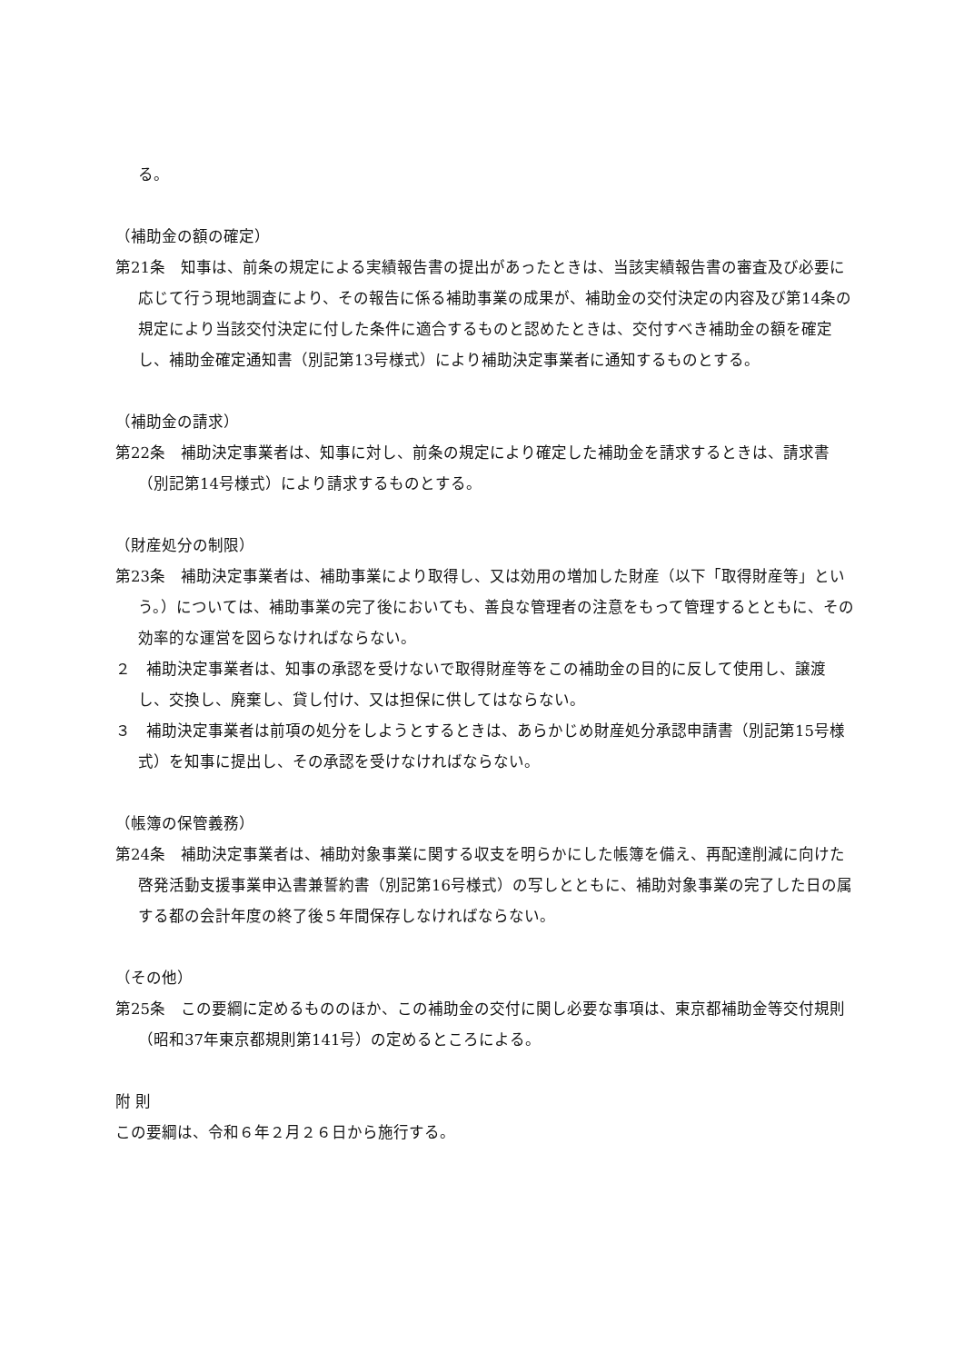る。
（補助金の額の確定）
第21条　知事は、前条の規定による実績報告書の提出があったときは、当該実績報告書の審査及び必要に応じて行う現地調査により、その報告に係る補助事業の成果が、補助金の交付決定の内容及び第14条の規定により当該交付決定に付した条件に適合するものと認めたときは、交付すべき補助金の額を確定し、補助金確定通知書（別記第13号様式）により補助決定事業者に通知するものとする。
（補助金の請求）
第22条　補助決定事業者は、知事に対し、前条の規定により確定した補助金を請求するときは、請求書（別記第14号様式）により請求するものとする。
（財産処分の制限）
第23条　補助決定事業者は、補助事業により取得し、又は効用の増加した財産（以下「取得財産等」という。）については、補助事業の完了後においても、善良な管理者の注意をもって管理するとともに、その効率的な運営を図らなければならない。
２　補助決定事業者は、知事の承認を受けないで取得財産等をこの補助金の目的に反して使用し、譲渡し、交換し、廃棄し、貸し付け、又は担保に供してはならない。
３　補助決定事業者は前項の処分をしようとするときは、あらかじめ財産処分承認申請書（別記第15号様式）を知事に提出し、その承認を受けなければならない。
（帳簿の保管義務）
第24条　補助決定事業者は、補助対象事業に関する収支を明らかにした帳簿を備え、再配達削減に向けた啓発活動支援事業申込書兼誓約書（別記第16号様式）の写しとともに、補助対象事業の完了した日の属する都の会計年度の終了後５年間保存しなければならない。
（その他）
第25条　この要綱に定めるもののほか、この補助金の交付に関し必要な事項は、東京都補助金等交付規則（昭和37年東京都規則第141号）の定めるところによる。
附 則
この要綱は、令和６年２月２６日から施行する。